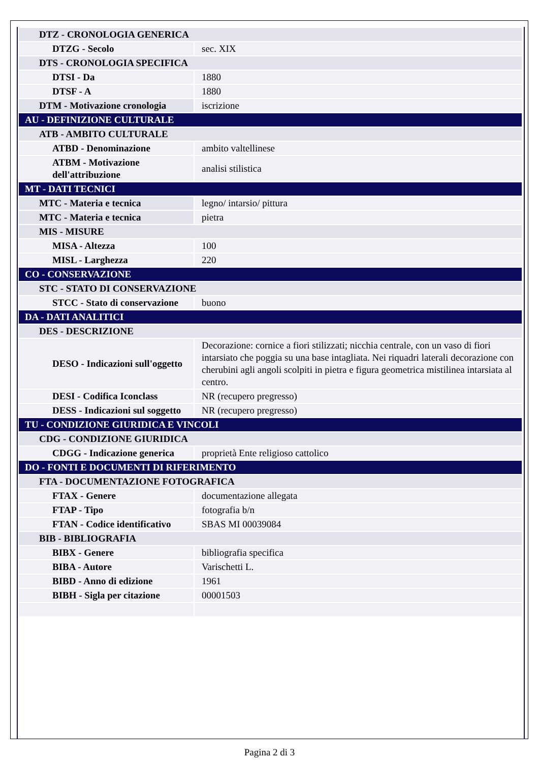| DTZ - CRONOLOGIA GENERICA | |
| DTZG - Secolo | sec. XIX |
| DTS - CRONOLOGIA SPECIFICA | |
| DTSI - Da | 1880 |
| DTSF - A | 1880 |
| DTM - Motivazione cronologia | iscrizione |
| AU - DEFINIZIONE CULTURALE | |
| ATB - AMBITO CULTURALE | |
| ATBD - Denominazione | ambito valtellinese |
| ATBM - Motivazione dell'attribuzione | analisi stilistica |
| MT - DATI TECNICI | |
| MTC - Materia e tecnica | legno/ intarsio/ pittura |
| MTC - Materia e tecnica | pietra |
| MIS - MISURE | |
| MISA - Altezza | 100 |
| MISL - Larghezza | 220 |
| CO - CONSERVAZIONE | |
| STC - STATO DI CONSERVAZIONE | |
| STCC - Stato di conservazione | buono |
| DA - DATI ANALITICI | |
| DES - DESCRIZIONE | |
| DESO - Indicazioni sull'oggetto | Decorazione: cornice a fiori stilizzati; nicchia centrale, con un vaso di fiori intarsiato che poggia su una base intagliata. Nei riquadri laterali decorazione con cherubini agli angoli scolpiti in pietra e figura geometrica mistilinea intarsiata al centro. |
| DESI - Codifica Iconclass | NR (recupero pregresso) |
| DESS - Indicazioni sul soggetto | NR (recupero pregresso) |
| TU - CONDIZIONE GIURIDICA E VINCOLI | |
| CDG - CONDIZIONE GIURIDICA | |
| CDGG - Indicazione generica | proprietà Ente religioso cattolico |
| DO - FONTI E DOCUMENTI DI RIFERIMENTO | |
| FTA - DOCUMENTAZIONE FOTOGRAFICA | |
| FTAX - Genere | documentazione allegata |
| FTAP - Tipo | fotografia b/n |
| FTAN - Codice identificativo | SBAS MI 00039084 |
| BIB - BIBLIOGRAFIA | |
| BIBX - Genere | bibliografia specifica |
| BIBA - Autore | Varischetti L. |
| BIBD - Anno di edizione | 1961 |
| BIBH - Sigla per citazione | 00001503 |
Pagina 2 di 3